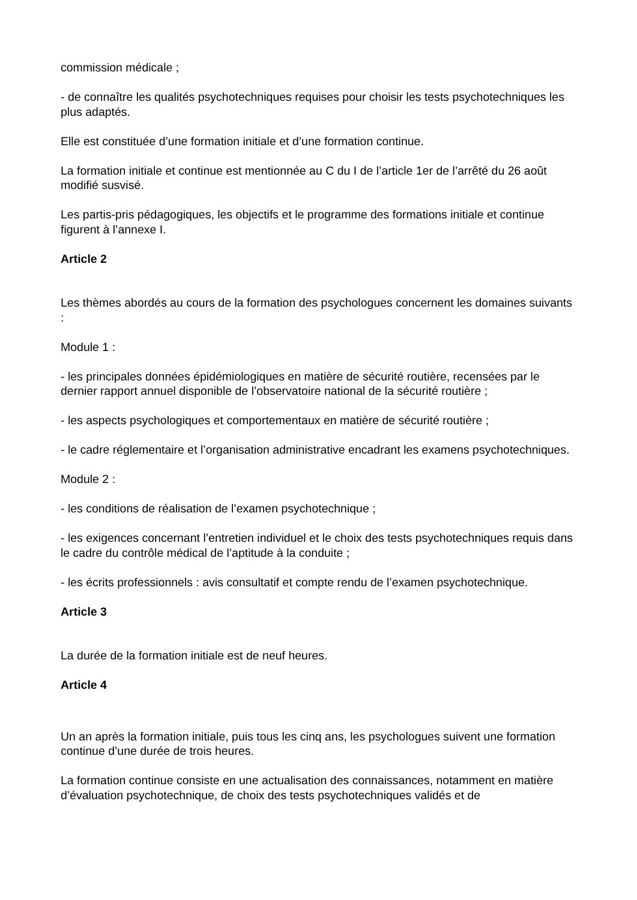commission médicale ;
- de connaître les qualités psychotechniques requises pour choisir les tests psychotechniques les plus adaptés.
Elle est constituée d’une formation initiale et d’une formation continue.
La formation initiale et continue est mentionnée au C du I de l’article 1er de l’arrêté du 26 août modifié susvisé.
Les partis-pris pédagogiques, les objectifs et le programme des formations initiale et continue figurent à l’annexe I.
Article 2
Les thèmes abordés au cours de la formation des psychologues concernent les domaines suivants :
Module 1 :
- les principales données épidémiologiques en matière de sécurité routière, recensées par le dernier rapport annuel disponible de l’observatoire national de la sécurité routière ;
- les aspects psychologiques et comportementaux en matière de sécurité routière ;
- le cadre réglementaire et l’organisation administrative encadrant les examens psychotechniques.
Module 2 :
- les conditions de réalisation de l’examen psychotechnique ;
- les exigences concernant l’entretien individuel et le choix des tests psychotechniques requis dans le cadre du contrôle médical de l’aptitude à la conduite ;
- les écrits professionnels : avis consultatif et compte rendu de l’examen psychotechnique.
Article 3
La durée de la formation initiale est de neuf heures.
Article 4
Un an après la formation initiale, puis tous les cinq ans, les psychologues suivent une formation continue d’une durée de trois heures.
La formation continue consiste en une actualisation des connaissances, notamment en matière d’évaluation psychotechnique, de choix des tests psychotechniques validés et de